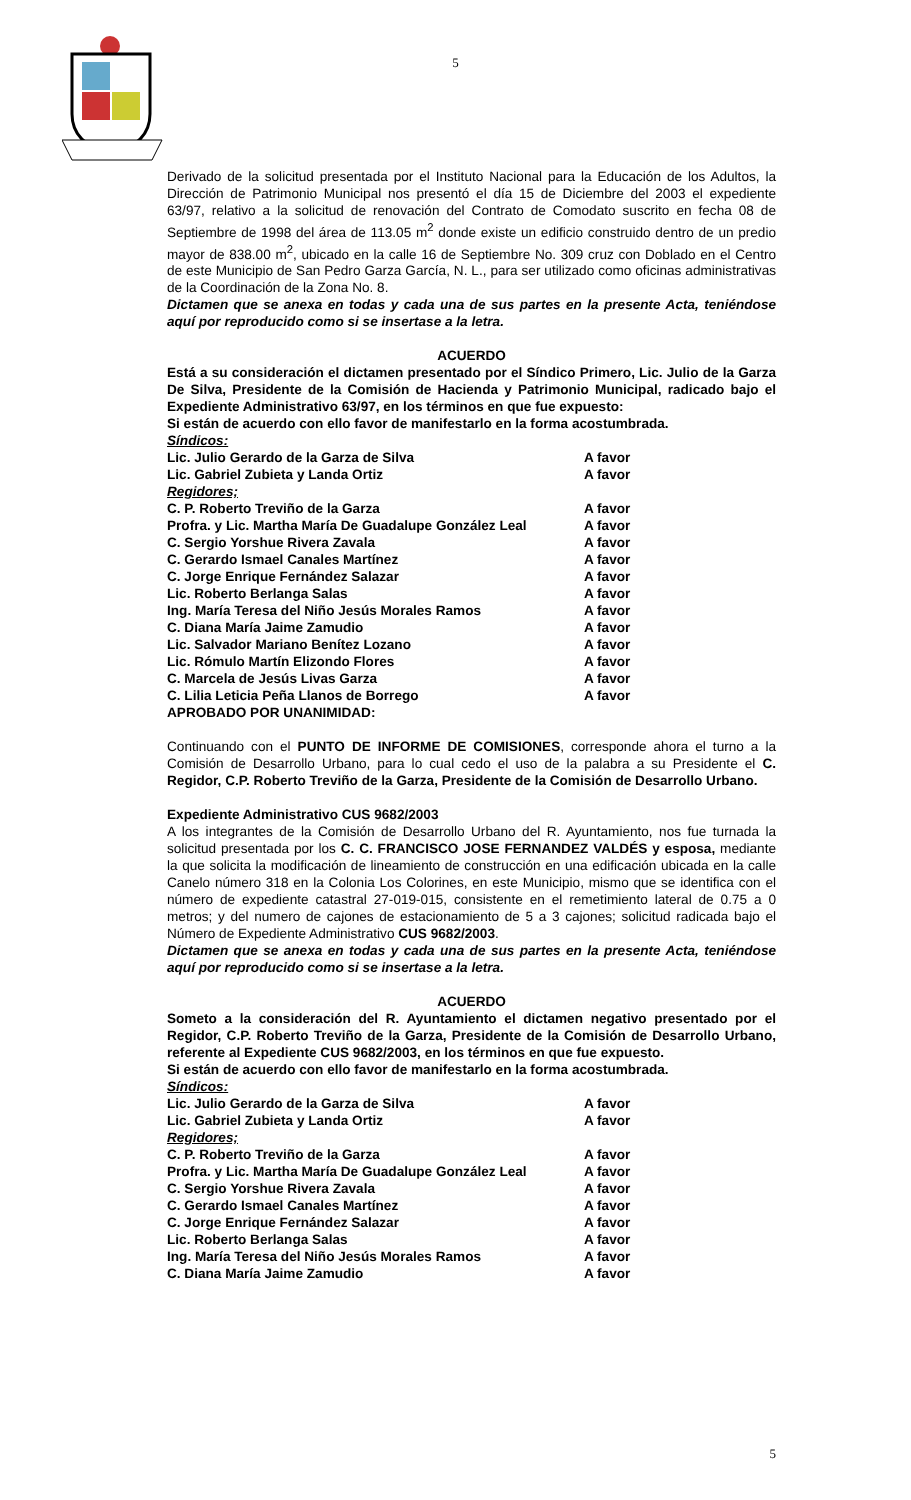5
Derivado de la solicitud presentada por el Instituto Nacional para la Educación de los Adultos, la Dirección de Patrimonio Municipal nos presentó el día 15 de Diciembre del 2003 el expediente 63/97, relativo a la solicitud de renovación del Contrato de Comodato suscrito en fecha 08 de Septiembre de 1998 del área de 113.05 m<sup>2</sup> donde existe un edificio construido dentro de un predio mayor de 838.00 m<sup>2</sup>, ubicado en la calle 16 de Septiembre No. 309 cruz con Doblado en el Centro de este Municipio de San Pedro Garza García, N. L., para ser utilizado como oficinas administrativas de la Coordinación de la Zona No. 8.
Dictamen que se anexa en todas y cada una de sus partes en la presente Acta, teniéndose aquí por reproducido como si se insertase a la letra.
ACUERDO
Está a su consideración el dictamen presentado por el Síndico Primero, Lic. Julio de la Garza De Silva, Presidente de la Comisión de Hacienda y Patrimonio Municipal, radicado bajo el Expediente Administrativo 63/97, en los términos en que fue expuesto:
Si están de acuerdo con ello favor de manifestarlo en la forma acostumbrada.
Síndicos:
Lic. Julio Gerardo de la Garza de Silva A favor
Lic. Gabriel Zubieta y Landa Ortiz A favor
Regidores;
C. P. Roberto Treviño de la Garza A favor
Profra. y Lic. Martha María De Guadalupe González Leal A favor
C. Sergio Yorshue Rivera Zavala A favor
C. Gerardo Ismael Canales Martínez A favor
C. Jorge Enrique Fernández Salazar A favor
Lic. Roberto Berlanga Salas A favor
Ing. María Teresa del Niño Jesús Morales Ramos A favor
C. Diana María Jaime Zamudio A favor
Lic. Salvador Mariano Benítez Lozano A favor
Lic. Rómulo Martín Elizondo Flores A favor
C. Marcela de Jesús Livas Garza A favor
C. Lilia Leticia Peña Llanos de Borrego A favor
APROBADO POR UNANIMIDAD:
Continuando con el PUNTO DE INFORME DE COMISIONES, corresponde ahora el turno a la Comisión de Desarrollo Urbano, para lo cual cedo el uso de la palabra a su Presidente el C. Regidor, C.P. Roberto Treviño de la Garza, Presidente de la Comisión de Desarrollo Urbano.
Expediente Administrativo CUS 9682/2003
A los integrantes de la Comisión de Desarrollo Urbano del R. Ayuntamiento, nos fue turnada la solicitud presentada por los C. C. FRANCISCO JOSE FERNANDEZ VALDÉS y esposa, mediante la que solicita la modificación de lineamiento de construcción en una edificación ubicada en la calle Canelo número 318 en la Colonia Los Colorines, en este Municipio, mismo que se identifica con el número de expediente catastral 27-019-015, consistente en el remetimiento lateral de 0.75 a 0 metros; y del numero de cajones de estacionamiento de 5 a 3 cajones; solicitud radicada bajo el Número de Expediente Administrativo CUS 9682/2003.
Dictamen que se anexa en todas y cada una de sus partes en la presente Acta, teniéndose aquí por reproducido como si se insertase a la letra.
ACUERDO
Someto a la consideración del R. Ayuntamiento el dictamen negativo presentado por el Regidor, C.P. Roberto Treviño de la Garza, Presidente de la Comisión de Desarrollo Urbano, referente al Expediente CUS 9682/2003, en los términos en que fue expuesto.
Si están de acuerdo con ello favor de manifestarlo en la forma acostumbrada.
Síndicos:
Lic. Julio Gerardo de la Garza de Silva A favor
Lic. Gabriel Zubieta y Landa Ortiz A favor
Regidores;
C. P. Roberto Treviño de la Garza A favor
Profra. y Lic. Martha María De Guadalupe González Leal A favor
C. Sergio Yorshue Rivera Zavala A favor
C. Gerardo Ismael Canales Martínez A favor
C. Jorge Enrique Fernández Salazar A favor
Lic. Roberto Berlanga Salas A favor
Ing. María Teresa del Niño Jesús Morales Ramos A favor
C. Diana María Jaime Zamudio A favor
5